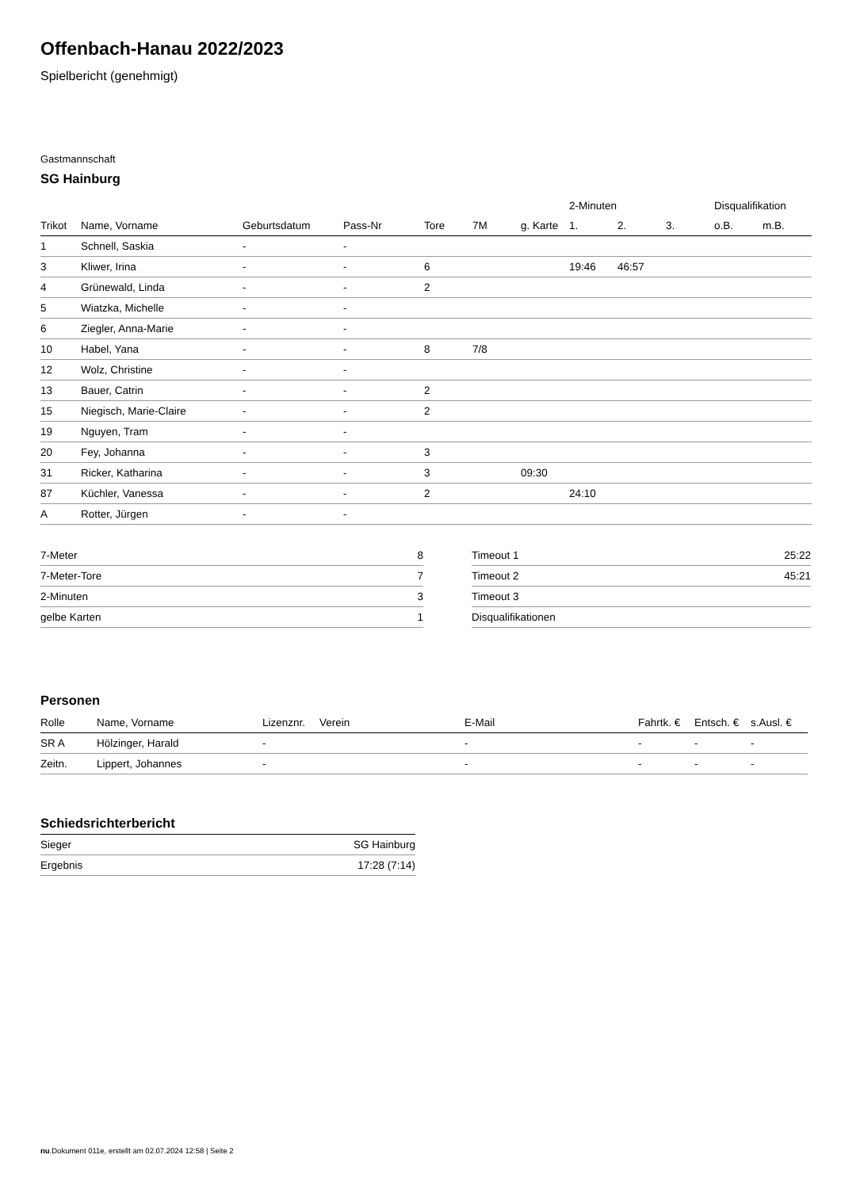Offenbach-Hanau 2022/2023
Spielbericht (genehmigt)
Gastmannschaft
SG Hainburg
| | | | | | | | 2-Minuten | | | Disqualifikation | |
| --- | --- | --- | --- | --- | --- | --- | --- | --- | --- | --- | --- |
| Trikot | Name, Vorname | Geburtsdatum | Pass-Nr | Tore | 7M | g. Karte | 1. | 2. | 3. | o.B. | m.B. |
| 1 | Schnell, Saskia | - | - | | | | | | | | |
| 3 | Kliwer, Irina | - | - | 6 | | | 19:46 | 46:57 | | | |
| 4 | Grünewald, Linda | - | - | 2 | | | | | | | |
| 5 | Wiatzka, Michelle | - | - | | | | | | | | |
| 6 | Ziegler, Anna-Marie | - | - | | | | | | | | |
| 10 | Habel, Yana | - | - | 8 | 7/8 | | | | | | |
| 12 | Wolz, Christine | - | - | | | | | | | | |
| 13 | Bauer, Catrin | - | - | 2 | | | | | | | |
| 15 | Niegisch, Marie-Claire | - | - | 2 | | | | | | | |
| 19 | Nguyen, Tram | - | - | | | | | | | | |
| 20 | Fey, Johanna | - | - | 3 | | | | | | | |
| 31 | Ricker, Katharina | - | - | 3 | | 09:30 | | | | | |
| 87 | Küchler, Vanessa | - | - | 2 | | | 24:10 | | | | |
| A | Rotter, Jürgen | - | - | | | | | | | | |
| 7-Meter | 8 |
| 7-Meter-Tore | 7 |
| 2-Minuten | 3 |
| gelbe Karten | 1 |
| Timeout 1 | 25:22 |
| Timeout 2 | 45:21 |
| Timeout 3 | |
| Disqualifikationen | |
Personen
| Rolle | Name, Vorname | Lizenznr. | Verein | E-Mail | Fahrtk. € | Entsch. € | s.Ausl. € |
| --- | --- | --- | --- | --- | --- | --- | --- |
| SR A | Hölzinger, Harald | - | | - | - | - | - |
| Zeitn. | Lippert, Johannes | - | | - | - | - | - |
Schiedsrichterbericht
| Sieger | SG Hainburg |
| Ergebnis | 17:28 (7:14) |
nu.Dokument 011e, erstellt am 02.07.2024 12:58 | Seite 2